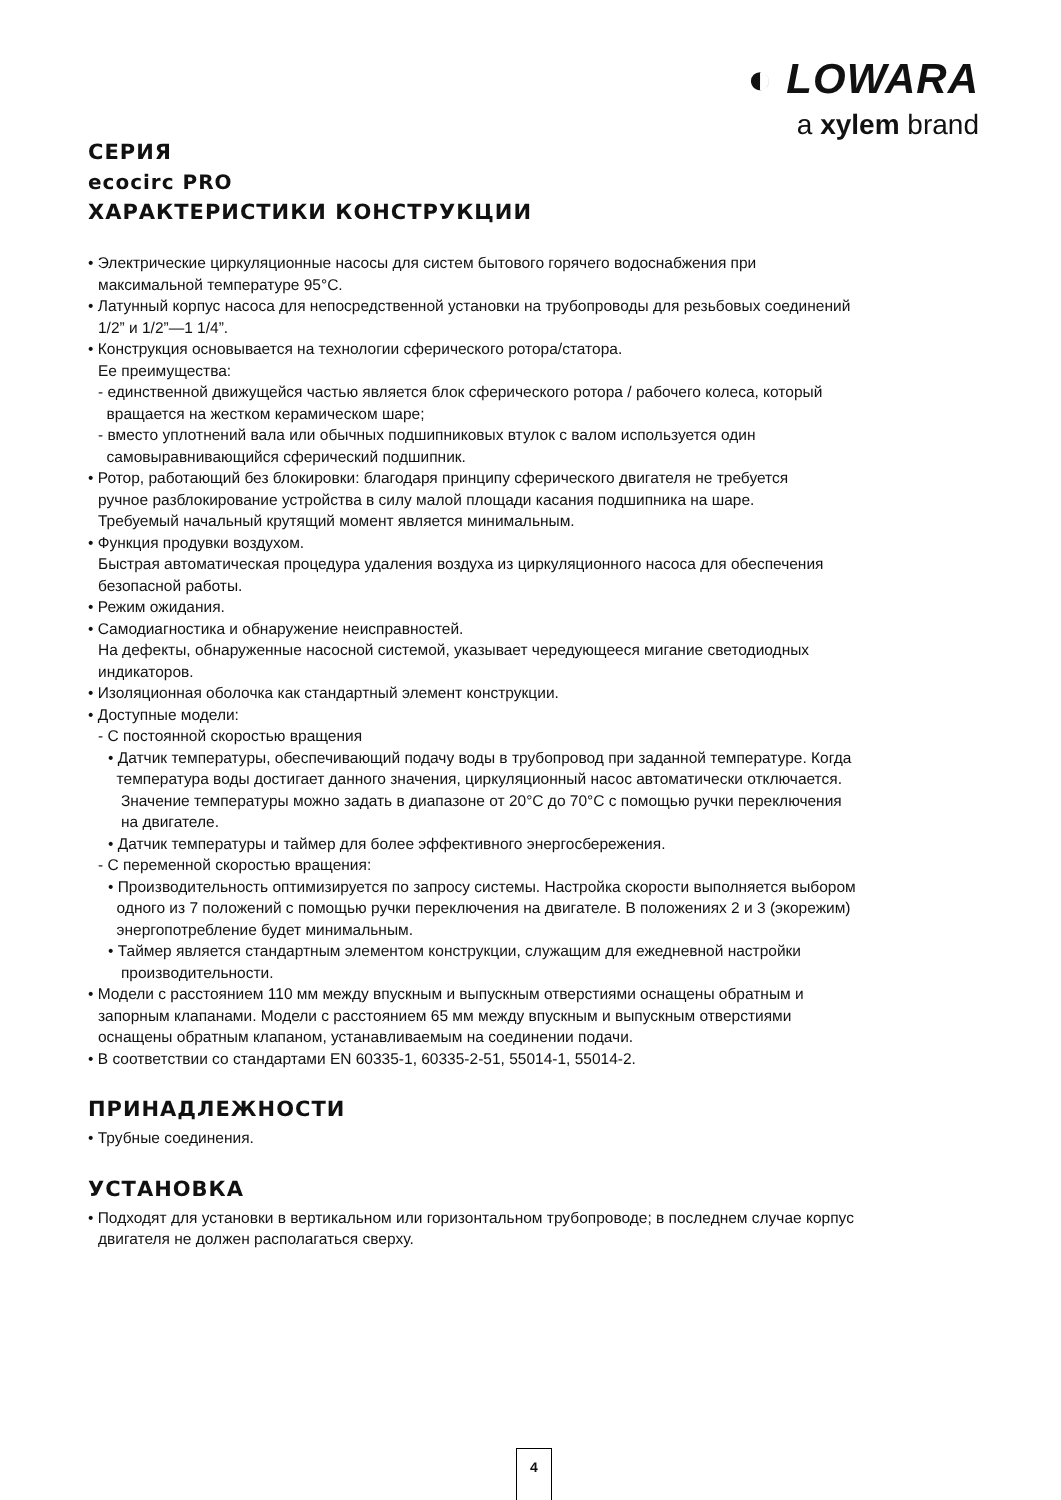◐ LOWARA
a xylem brand
СЕРИЯ
ecocirc PRO
ХАРАКТЕРИСТИКИ КОНСТРУКЦИИ
• Электрические циркуляционные насосы для систем бытового горячего водоснабжения при
максимальной температуре 95°C.
• Латунный корпус насоса для непосредственной установки на трубопроводы для резьбовых соединений
1/2” и 1/2”—1 1/4”.
• Конструкция основывается на технологии сферического ротора/статора.
Ее преимущества:
- единственной движущейся частью является блок сферического ротора / рабочего колеса, который
вращается на жестком керамическом шаре;
- вместо уплотнений вала или обычных подшипниковых втулок с валом используется один
самовыравнивающийся сферический подшипник.
• Ротор, работающий без блокировки: благодаря принципу сферического двигателя не требуется
ручное разблокирование устройства в силу малой площади касания подшипника на шаре.
Требуемый начальный крутящий момент является минимальным.
• Функция продувки воздухом.
Быстрая автоматическая процедура удаления воздуха из циркуляционного насоса для обеспечения
безопасной работы.
• Режим ожидания.
• Самодиагностика и обнаружение неисправностей.
На дефекты, обнаруженные насосной системой, указывает чередующееся мигание светодиодных
индикаторов.
• Изоляционная оболочка как стандартный элемент конструкции.
• Доступные модели:
- С постоянной скоростью вращения
• Датчик температуры, обеспечивающий подачу воды в трубопровод при заданной температуре. Когда
температура воды достигает данного значения, циркуляционный насос автоматически отключается.
Значение температуры можно задать в диапазоне от 20°C до 70°C с помощью ручки переключения
на двигателе.
• Датчик температуры и таймер для более эффективного энергосбережения.
- С переменной скоростью вращения:
• Производительность оптимизируется по запросу системы. Настройка скорости выполняется выбором
одного из 7 положений с помощью ручки переключения на двигателе. В положениях 2 и 3 (экорежим)
энергопотребление будет минимальным.
• Таймер является стандартным элементом конструкции, служащим для ежедневной настройки
производительности.
• Модели с расстоянием 110 мм между впускным и выпускным отверстиями оснащены обратным и
запорным клапанами. Модели с расстоянием 65 мм между впускным и выпускным отверстиями
оснащены обратным клапаном, устанавливаемым на соединении подачи.
• В соответствии со стандартами EN 60335-1, 60335-2-51, 55014-1, 55014-2.
ПРИНАДЛЕЖНОСТИ
• Трубные соединения.
УСТАНОВКА
• Подходят для установки в вертикальном или горизонтальном трубопроводе; в последнем случае корпус
двигателя не должен располагаться сверху.
4